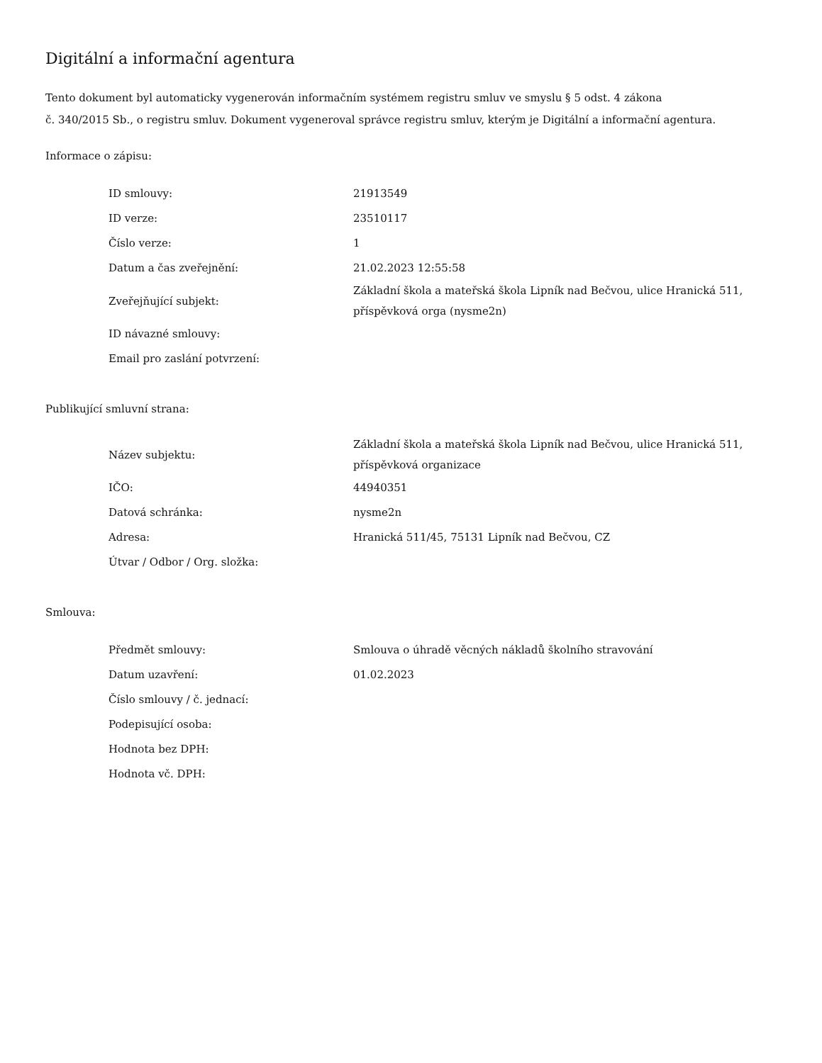Digitální a informační agentura
Tento dokument byl automaticky vygenerován informačním systémem registru smluv ve smyslu § 5 odst. 4 zákona
č. 340/2015 Sb., o registru smluv. Dokument vygeneroval správce registru smluv, kterým je Digitální a informační agentura.
Informace o zápisu:
| ID smlouvy: | 21913549 |
| ID verze: | 23510117 |
| Číslo verze: | 1 |
| Datum a čas zveřejnění: | 21.02.2023 12:55:58 |
| Zveřejňující subjekt: | Základní škola a mateřská škola Lipník nad Bečvou, ulice Hranická 511, příspěvková orga (nysme2n) |
| ID návazné smlouvy: | |
| Email pro zaslání potvrzení: | |
Publikující smluvní strana:
| Název subjektu: | Základní škola a mateřská škola Lipník nad Bečvou, ulice Hranická 511, příspěvková organizace |
| IČO: | 44940351 |
| Datová schránka: | nysme2n |
| Adresa: | Hranická 511/45, 75131 Lipník nad Bečvou, CZ |
| Útvar / Odbor / Org. složka: | |
Smlouva:
| Předmět smlouvy: | Smlouva o úhradě věcných nákladů školního stravování |
| Datum uzavření: | 01.02.2023 |
| Číslo smlouvy / č. jednací: | |
| Podepisující osoba: | |
| Hodnota bez DPH: | |
| Hodnota vč. DPH: | |